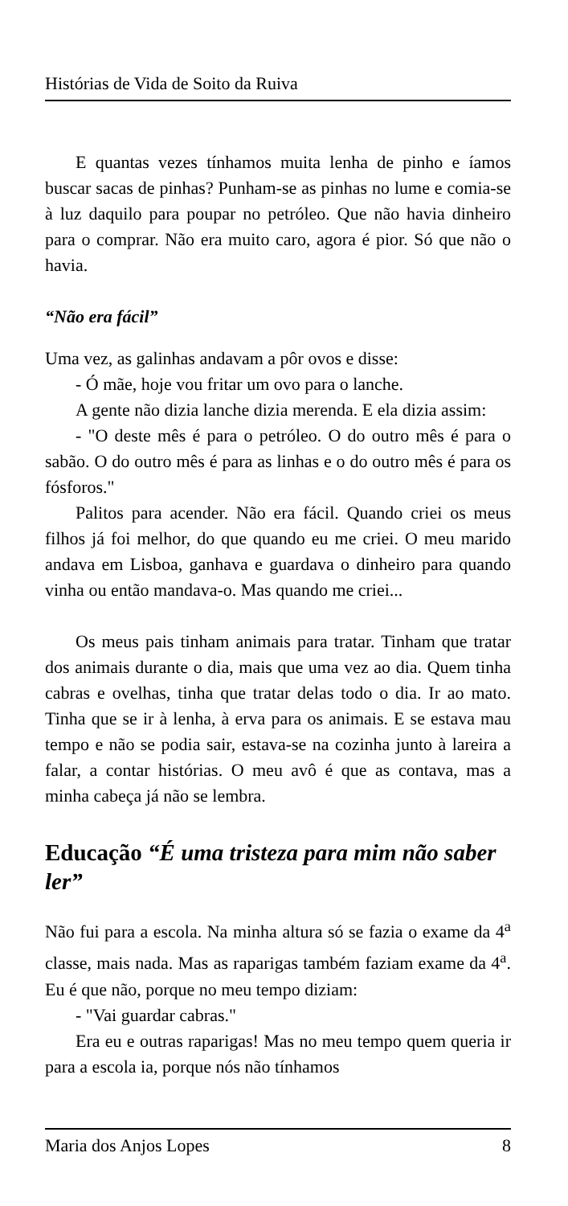Histórias de Vida de Soito da Ruiva
E quantas vezes tínhamos muita lenha de pinho e íamos buscar sacas de pinhas? Punham-se as pinhas no lume e comia-se à luz daquilo para poupar no petróleo. Que não havia dinheiro para o comprar. Não era muito caro, agora é pior. Só que não o havia.
“Não era fácil”
Uma vez, as galinhas andavam a pôr ovos e disse:
- Ó mãe, hoje vou fritar um ovo para o lanche.
A gente não dizia lanche dizia merenda. E ela dizia assim:
- "O deste mês é para o petróleo. O do outro mês é para o sabão. O do outro mês é para as linhas e o do outro mês é para os fósforos."
Palitos para acender. Não era fácil. Quando criei os meus filhos já foi melhor, do que quando eu me criei. O meu marido andava em Lisboa, ganhava e guardava o dinheiro para quando vinha ou então mandava-o. Mas quando me criei...
Os meus pais tinham animais para tratar. Tinham que tratar dos animais durante o dia, mais que uma vez ao dia. Quem tinha cabras e ovelhas, tinha que tratar delas todo o dia. Ir ao mato. Tinha que se ir à lenha, à erva para os animais. E se estava mau tempo e não se podia sair, estava-se na cozinha junto à lareira a falar, a contar histórias. O meu avô é que as contava, mas a minha cabeça já não se lembra.
Educação “É uma tristeza para mim não saber ler”
Não fui para a escola. Na minha altura só se fazia o exame da 4<sup>a</sup> classe, mais nada. Mas as raparigas também faziam exame da 4<sup>a</sup>. Eu é que não, porque no meu tempo diziam:
- "Vai guardar cabras."
Era eu e outras raparigas! Mas no meu tempo quem queria ir para a escola ia, porque nós não tínhamos
Maria dos Anjos Lopes 8